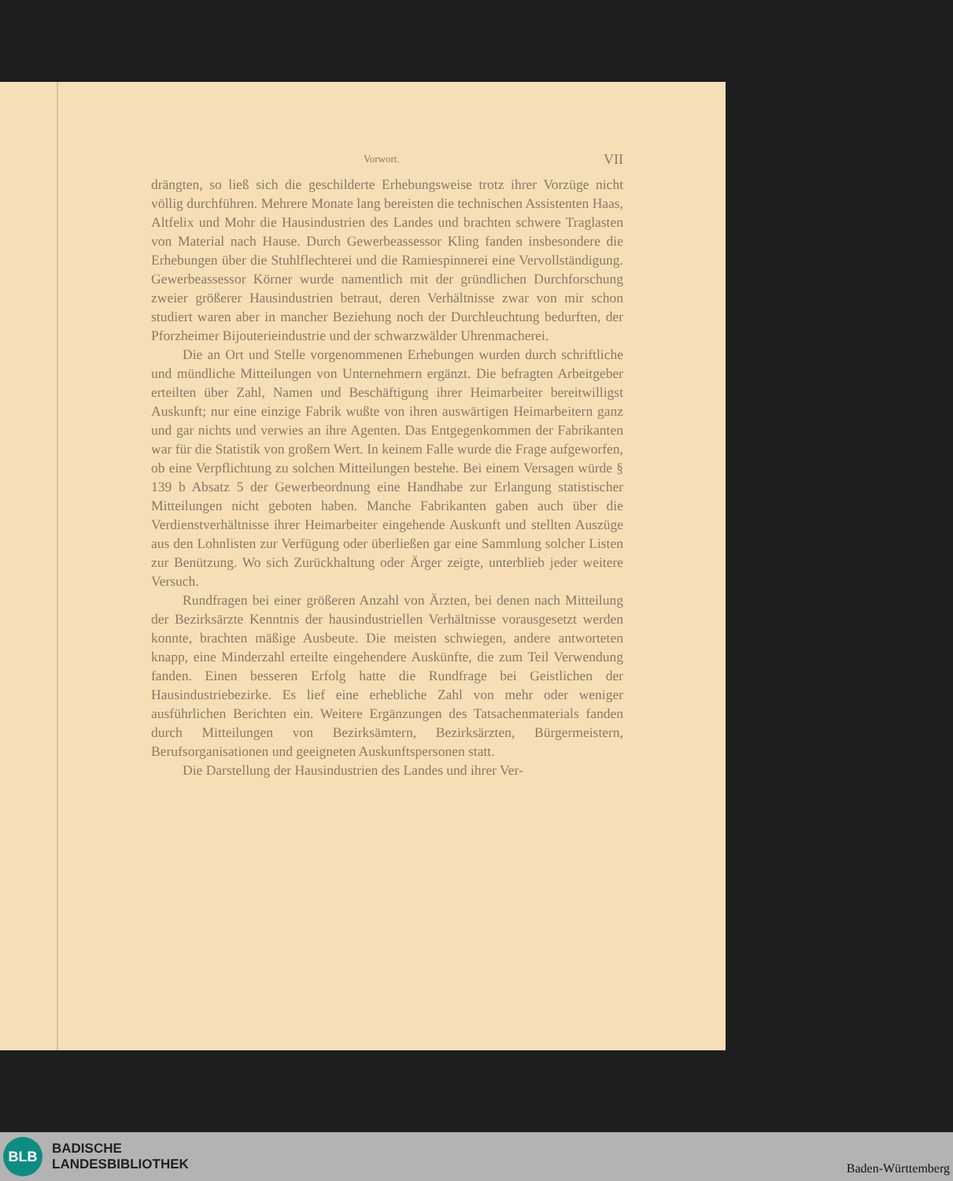Vorwort. VII
drängten, so ließ sich die geschilderte Erhebungsweise trotz ihrer Vorzüge nicht völlig durchführen. Mehrere Monate lang bereisten die technischen Assistenten Haas, Altfelix und Mohr die Hausindustrien des Landes und brachten schwere Traglasten von Material nach Hause. Durch Gewerbeassessor Kling fanden insbesondere die Erhebungen über die Stuhlflechterei und die Ramiespinnerei eine Vervollständigung. Gewerbeassessor Körner wurde namentlich mit der gründlichen Durchforschung zweier größerer Hausindustrien betraut, deren Verhältnisse zwar von mir schon studiert waren aber in mancher Beziehung noch der Durchleuchtung bedurften, der Pforzheimer Bijouterieindustrie und der schwarzwälder Uhrenmacherei.
Die an Ort und Stelle vorgenommenen Erhebungen wurden durch schriftliche und mündliche Mitteilungen von Unternehmern ergänzt. Die befragten Arbeitgeber erteilten über Zahl, Namen und Beschäftigung ihrer Heimarbeiter bereitwilligst Auskunft; nur eine einzige Fabrik wußte von ihren auswärtigen Heimarbeitern ganz und gar nichts und verwies an ihre Agenten. Das Entgegenkommen der Fabrikanten war für die Statistik von großem Wert. In keinem Falle wurde die Frage aufgeworfen, ob eine Verpflichtung zu solchen Mitteilungen bestehe. Bei einem Versagen würde § 139 b Absatz 5 der Gewerbeordnung eine Handhabe zur Erlangung statistischer Mitteilungen nicht geboten haben. Manche Fabrikanten gaben auch über die Verdienstverhältnisse ihrer Heimarbeiter eingehende Auskunft und stellten Auszüge aus den Lohnlisten zur Verfügung oder überließen gar eine Sammlung solcher Listen zur Benützung. Wo sich Zurückhaltung oder Ärger zeigte, unterblieb jeder weitere Versuch.
Rundfragen bei einer größeren Anzahl von Ärzten, bei denen nach Mitteilung der Bezirksärzte Kenntnis der hausindustriellen Verhältnisse vorausgesetzt werden konnte, brachten mäßige Ausbeute. Die meisten schwiegen, andere antworteten knapp, eine Minderzahl erteilte eingehendere Auskünfte, die zum Teil Verwendung fanden. Einen besseren Erfolg hatte die Rundfrage bei Geistlichen der Hausindustriebezirke. Es lief eine erhebliche Zahl von mehr oder weniger ausführlichen Berichten ein. Weitere Ergänzungen des Tatsachenmaterials fanden durch Mitteilungen von Bezirksämtern, Bezirksärzten, Bürgermeistern, Berufsorganisationen und geeigneten Auskunftspersonen statt.
Die Darstellung der Hausindustrien des Landes und ihrer Ver-
BLB
BADISCHE
LANDESBIBLIOTHEK
Baden-Württemberg